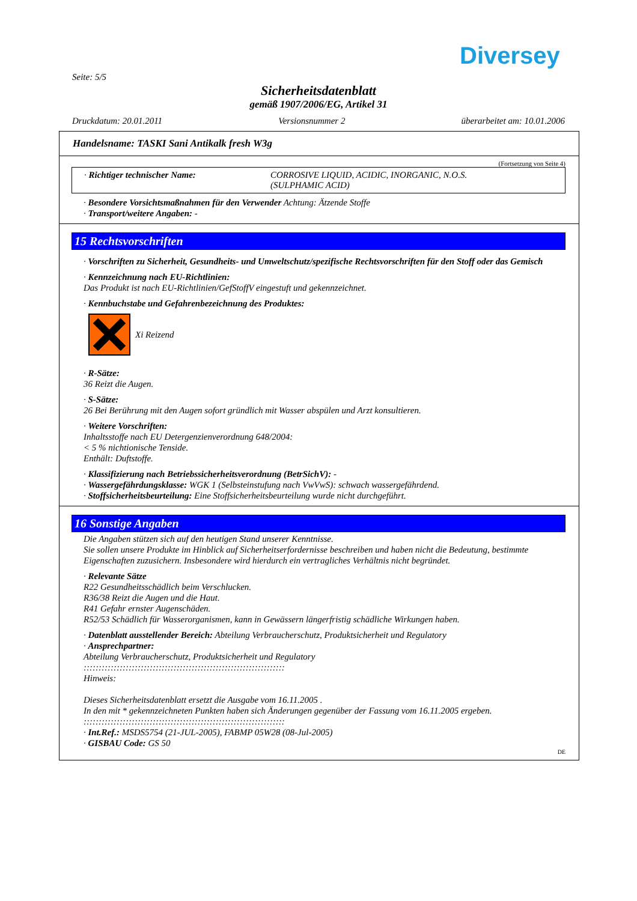Diversey
Seite: 5/5
Sicherheitsdatenblatt
gemäß 1907/2006/EG, Artikel 31
Druckdatum: 20.01.2011 Versionsnummer 2 überarbeitet am: 10.01.2006
Handelsname: TASKI Sani Antikalk fresh W3g
(Fortsetzung von Seite 4)
· Richtiger technischer Name: CORROSIVE LIQUID, ACIDIC, INORGANIC, N.O.S.
(SULPHAMIC ACID)
· Besondere Vorsichtsmaßnahmen für den Verwender Achtung: Ätzende Stoffe
· Transport/weitere Angaben: -
15 Rechtsvorschriften
· Vorschriften zu Sicherheit, Gesundheits- und Umweltschutz/spezifische Rechtsvorschriften für den Stoff oder das Gemisch
· Kennzeichnung nach EU-Richtlinien:
Das Produkt ist nach EU-Richtlinien/GefStoffV eingestuft und gekennzeichnet.
· Kennbuchstabe und Gefahrenbezeichnung des Produktes:
Xi Reizend
· R-Sätze:
36 Reizt die Augen.
· S-Sätze:
26 Bei Berührung mit den Augen sofort gründlich mit Wasser abspülen und Arzt konsultieren.
· Weitere Vorschriften:
Inhaltsstoffe nach EU Detergenzienverordnung 648/2004:
< 5 % nichtionische Tenside.
Enthält: Duftstoffe.
· Klassifizierung nach Betriebssicherheitsverordnung (BetrSichV): -
· Wassergefährdungsklasse: WGK 1 (Selbsteinstufung nach VwVwS): schwach wassergefährdend.
· Stoffsicherheitsbeurteilung: Eine Stoffsicherheitsbeurteilung wurde nicht durchgeführt.
16 Sonstige Angaben
Die Angaben stützen sich auf den heutigen Stand unserer Kenntnisse.
Sie sollen unsere Produkte im Hinblick auf Sicherheitserfordernisse beschreiben und haben nicht die Bedeutung, bestimmte Eigenschaften zuzusichern. Insbesondere wird hierdurch ein vertragliches Verhältnis nicht begründet.
· Relevante Sätze
R22 Gesundheitsschädlich beim Verschlucken.
R36/38 Reizt die Augen und die Haut.
R41 Gefahr ernster Augenschäden.
R52/53 Schädlich für Wasserorganismen, kann in Gewässern längerfristig schädliche Wirkungen haben.
· Datenblatt ausstellender Bereich: Abteilung Verbraucherschutz, Produktsicherheit und Regulatory
· Ansprechpartner:
Abteilung Verbraucherschutz, Produktsicherheit und Regulatory
:::::::::::::::::::::::::::::::::::::::::::::::::::::::::::::::::::
Hinweis:
Dieses Sicherheitsdatenblatt ersetzt die Ausgabe vom 16.11.2005 .
In den mit * gekennzeichneten Punkten haben sich Änderungen gegenüber der Fassung vom 16.11.2005 ergeben.
:::::::::::::::::::::::::::::::::::::::::::::::::::::::::::::::::::
· Int.Ref.: MSDS5754 (21-JUL-2005), FABMP 05W28 (08-Jul-2005)
· GISBAU Code: GS 50
DE